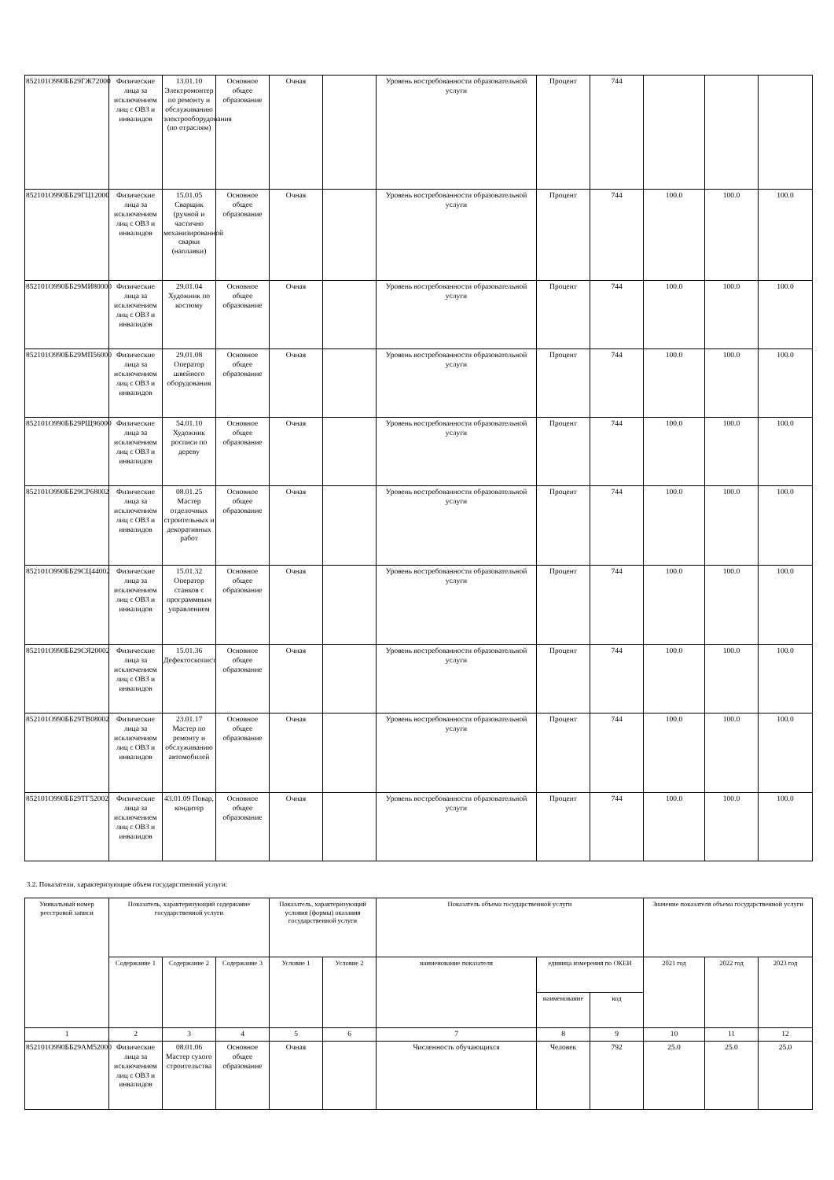| 852101О990ББ29ГЖ72000 | Физические лица за исключением лиц с ОВЗ и инвалидов | 13.01.10 Электромонтер по ремонту и обслуживанию электрооборудования (по отраслям) | Основное общее образование | Очная | | Уровень востребованности образовательной услуги | Процент | 744 | | | |
| 852101О990ББ29ГЦ12000 | Физические лица за исключением лиц с ОВЗ и инвалидов | 15.01.05 Сварщик (ручной и частично механизированной сварки (наплавки) | Основное общее образование | Очная | | Уровень востребованности образовательной услуги | Процент | 744 | 100.0 | 100.0 | 100.0 |
| 852101О990ББ29МИ80000 | Физические лица за исключением лиц с ОВЗ и инвалидов | 29.01.04 Художник по костюму | Основное общее образование | Очная | | Уровень востребованности образовательной услуги | Процент | 744 | 100.0 | 100.0 | 100.0 |
| 852101О990ББ29МП56000 | Физические лица за исключением лиц с ОВЗ и инвалидов | 29.01.08 Оператор швейного оборудования | Основное общее образование | Очная | | Уровень востребованности образовательной услуги | Процент | 744 | 100.0 | 100.0 | 100.0 |
| 852101О990ББ29РЩ96000 | Физические лица за исключением лиц с ОВЗ и инвалидов | 54.01.10 Художник росписи по дереву | Основное общее образование | Очная | | Уровень востребованности образовательной услуги | Процент | 744 | 100.0 | 100.0 | 100.0 |
| 852101О990ББ29СР68002 | Физические лица за исключением лиц с ОВЗ и инвалидов | 08.01.25 Мастер отделочных строительных и декоративных работ | Основное общее образование | Очная | | Уровень востребованности образовательной услуги | Процент | 744 | 100.0 | 100.0 | 100.0 |
| 852101О990ББ29СЦ44002 | Физические лица за исключением лиц с ОВЗ и инвалидов | 15.01.32 Оператор станков с программным управлением | Основное общее образование | Очная | | Уровень востребованности образовательной услуги | Процент | 744 | 100.0 | 100.0 | 100.0 |
| 852101О990ББ29СЯ20002 | Физические лица за исключением лиц с ОВЗ и инвалидов | 15.01.36 Дефектоскопист | Основное общее образование | Очная | | Уровень востребованности образовательной услуги | Процент | 744 | 100.0 | 100.0 | 100.0 |
| 852101О990ББ29ТВ08002 | Физические лица за исключением лиц с ОВЗ и инвалидов | 23.01.17 Мастер по ремонту и обслуживанию автомобилей | Основное общее образование | Очная | | Уровень востребованности образовательной услуги | Процент | 744 | 100.0 | 100.0 | 100.0 |
| 852101О990ББ29ТГ52002 | Физические лица за исключением лиц с ОВЗ и инвалидов | 43.01.09 Повар, кондитер | Основное общее образование | Очная | | Уровень востребованности образовательной услуги | Процент | 744 | 100.0 | 100.0 | 100.0 |
3.2. Показатели, характеризующие объем государственной услуги:
| Уникальный номер реестровой записи | Показатель, характеризующий содержание государственной услуги | | | Показатель, характеризующий условия (формы) оказания государственной услуги | | Показатель объема государственной услуги | | | Значение показателя объема государственной услуги | | |
| --- | --- | --- | --- | --- | --- | --- | --- | --- | --- | --- | --- |
| | Содержание 1 | Содержание 2 | Содержание 3 | Условие 1 | Условие 2 | наименование показателя | единица измерения по ОКЕИ | | 2021 год | 2022 год | 2023 год |
| | | | | | | | наименование | код | | | |
| 1 | 2 | 3 | 4 | 5 | 6 | 7 | 8 | 9 | 10 | 11 | 12 |
| 852101О990ББ29АМ52000 | Физические лица за исключением лиц с ОВЗ и инвалидов | 08.01.06 Мастер сухого строительства | Основное общее образование | Очная | | Численность обучающихся | Человек | 792 | 25.0 | 25.0 | 25.0 |